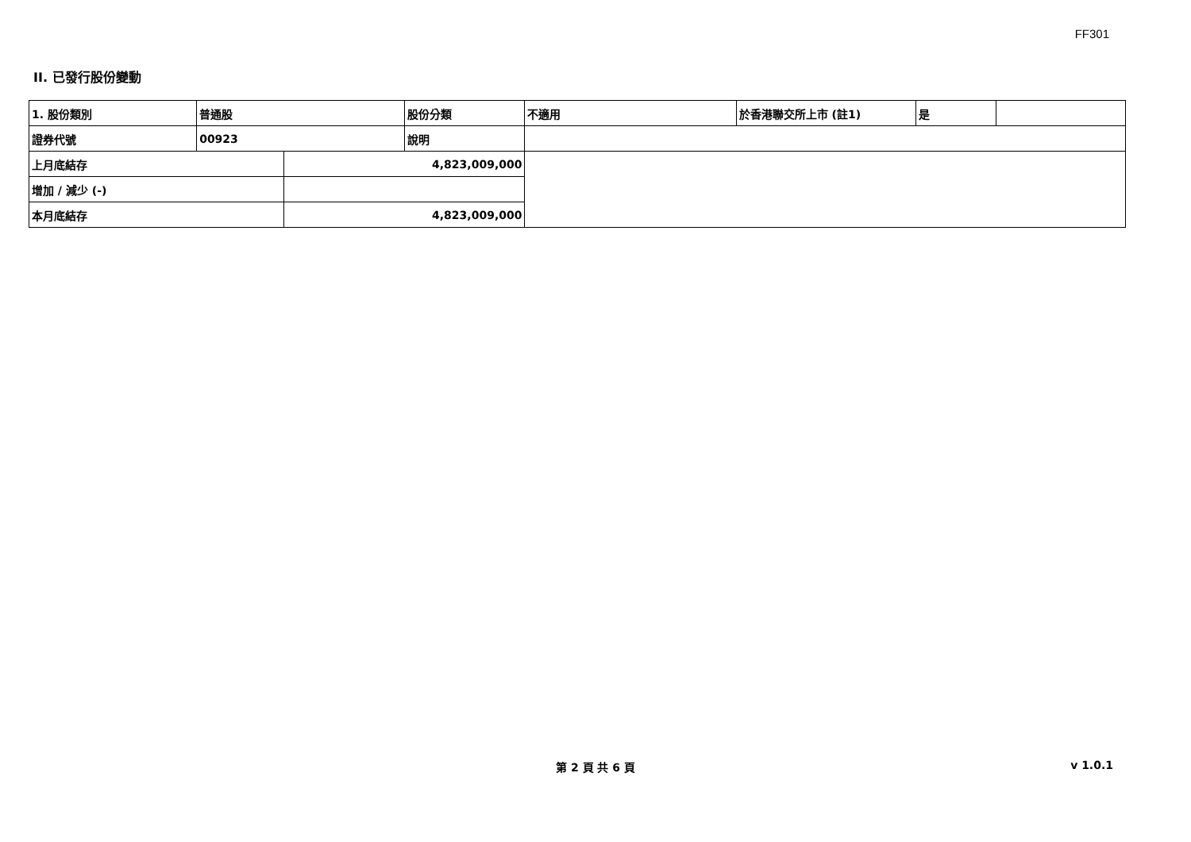FF301
II. 已發行股份變動
| 1. 股份類別 | 普通股 | | 股份分類 | 不適用 | 於香港聯交所上市 (註1) | 是 | |
| 證券代號 | 00923 | | 說明 | | | | |
| 上月底結存 | | 4,823,009,000 | | | | | |
| 增加 / 減少 (-) | | | | | | | |
| 本月底結存 | | 4,823,009,000 | | | | | |
第 2 頁 共 6 頁 v 1.0.1